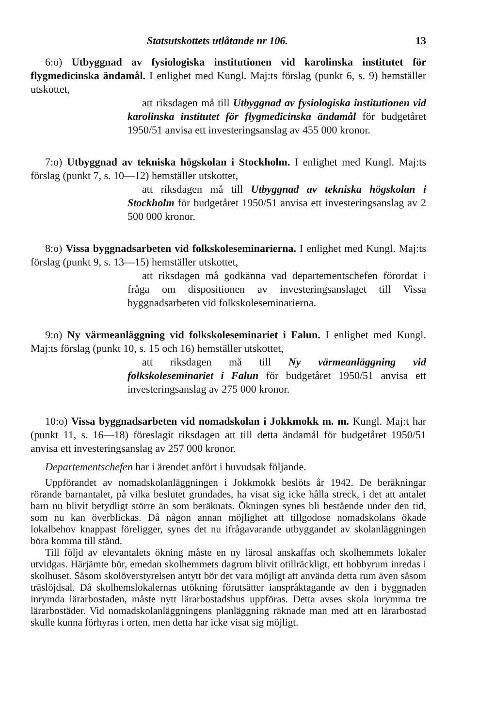Statsutskottets utlåtande nr 106. 13
6:o) Utbyggnad av fysiologiska institutionen vid karolinska institutet för flygmedicinska ändamål. I enlighet med Kungl. Maj:ts förslag (punkt 6, s. 9) hemställer utskottet,
att riksdagen må till Utbyggnad av fysiologiska institutionen vid karolinska institutet för flygmedicinska ändamål för budgetåret 1950/51 anvisa ett investeringsanslag av 455 000 kronor.
7:o) Utbyggnad av tekniska högskolan i Stockholm. I enlighet med Kungl. Maj:ts förslag (punkt 7, s. 10—12) hemställer utskottet,
att riksdagen må till Utbyggnad av tekniska högskolan i Stockholm för budgetåret 1950/51 anvisa ett investeringsanslag av 2 500 000 kronor.
8:o) Vissa byggnadsarbeten vid folkskoleseminarierna. I enlighet med Kungl. Maj:ts förslag (punkt 9, s. 13—15) hemställer utskottet,
att riksdagen må godkänna vad departementschefen förordat i fråga om dispositionen av investeringsanslaget till Vissa byggnadsarbeten vid folkskoleseminarierna.
9:o) Ny värmeanläggning vid folkskoleseminariet i Falun. I enlighet med Kungl. Maj:ts förslag (punkt 10, s. 15 och 16) hemställer utskottet,
att riksdagen må till Ny värmeanläggning vid folkskoleseminariet i Falun för budgetåret 1950/51 anvisa ett investeringsanslag av 275 000 kronor.
10:o) Vissa byggnadsarbeten vid nomadskolan i Jokkmokk m. m. Kungl. Maj:t har (punkt 11, s. 16—18) föreslagit riksdagen att till detta ändamål för budgetåret 1950/51 anvisa ett investeringsanslag av 257 000 kronor.
Departementschefen har i ärendet anfört i huvudsak följande.
Uppförandet av nomadskolanläggningen i Jokkmokk beslöts år 1942. De beräkningar rörande barnantalet, på vilka beslutet grundades, ha visat sig icke hålla streck, i det att antalet barn nu blivit betydligt större än som beräknats. Ökningen synes bli bestående under den tid, som nu kan överblickas. Då någon annan möjlighet att tillgodose nomadskolans ökade lokalbehov knappast föreligger, synes det nu ifrågavarande utbyggandet av skolanläggningen böra komma till stånd.
Till följd av elevantalets ökning måste en ny lärosal anskaffas och skolhemmets lokaler utvidgas. Härjämte bör, emedan skolhemmets dagrum blivit otillräckligt, ett hobbyrum inredas i skolhuset. Såsom skolöverstyrelsen antytt bör det vara möjligt att använda detta rum även såsom träslöjdsal. Då skolhemslokalernas utökning förutsätter ianspråktagande av den i byggnaden inrymda lärarbostaden, måste nytt lärarbostadshus uppföras. Detta avses skola inrymma tre lärarbostäder. Vid nomadskolanläggningens planläggning räknade man med att en lärarbostad skulle kunna förhyras i orten, men detta har icke visat sig möjligt.